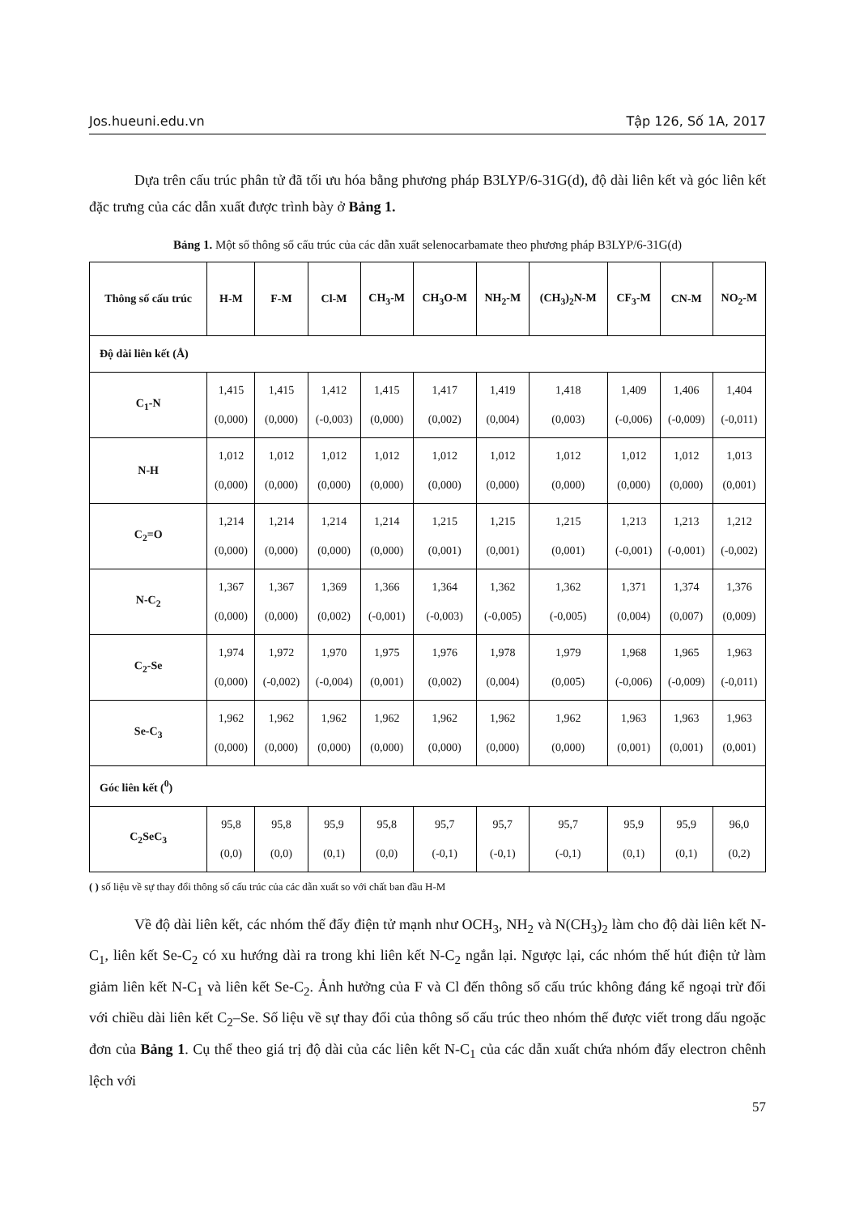Jos.hueuni.edu.vn Tập 126, Số 1A, 2017
Dựa trên cấu trúc phân tử đã tối ưu hóa bằng phương pháp B3LYP/6-31G(d), độ dài liên kết và góc liên kết đặc trưng của các dẫn xuất được trình bày ở Bảng 1.
Bảng 1. Một số thông số cấu trúc của các dẫn xuất selenocarbamate theo phương pháp B3LYP/6-31G(d)
| Thông số cấu trúc | H-M | F-M | Cl-M | CH<sub>3</sub>-M | CH<sub>3</sub>O-M | NH<sub>2</sub>-M | (CH<sub>3</sub>)<sub>2</sub>N-M | CF<sub>3</sub>-M | CN-M | NO<sub>2</sub>-M |
| --- | --- | --- | --- | --- | --- | --- | --- | --- | --- | --- |
| Độ dài liên kết (Å) | | | | | | | | | | |
| C<sub>1</sub>-N | 1,415 (0,000) | 1,415 (0,000) | 1,412 (-0,003) | 1,415 (0,000) | 1,417 (0,002) | 1,419 (0,004) | 1,418 (0,003) | 1,409 (-0,006) | 1,406 (-0,009) | 1,404 (-0,011) |
| N-H | 1,012 (0,000) | 1,012 (0,000) | 1,012 (0,000) | 1,012 (0,000) | 1,012 (0,000) | 1,012 (0,000) | 1,012 (0,000) | 1,012 (0,000) | 1,012 (0,000) | 1,013 (0,001) |
| C<sub>2</sub>=O | 1,214 (0,000) | 1,214 (0,000) | 1,214 (0,000) | 1,214 (0,000) | 1,215 (0,001) | 1,215 (0,001) | 1,215 (0,001) | 1,213 (-0,001) | 1,213 (-0,001) | 1,212 (-0,002) |
| N-C<sub>2</sub> | 1,367 (0,000) | 1,367 (0,000) | 1,369 (0,002) | 1,366 (-0,001) | 1,364 (-0,003) | 1,362 (-0,005) | 1,362 (-0,005) | 1,371 (0,004) | 1,374 (0,007) | 1,376 (0,009) |
| C<sub>2</sub>-Se | 1,974 (0,000) | 1,972 (-0,002) | 1,970 (-0,004) | 1,975 (0,001) | 1,976 (0,002) | 1,978 (0,004) | 1,979 (0,005) | 1,968 (-0,006) | 1,965 (-0,009) | 1,963 (-0,011) |
| Se-C<sub>3</sub> | 1,962 (0,000) | 1,962 (0,000) | 1,962 (0,000) | 1,962 (0,000) | 1,962 (0,000) | 1,962 (0,000) | 1,962 (0,000) | 1,963 (0,001) | 1,963 (0,001) | 1,963 (0,001) |
| Góc liên kết (<sup>0</sup>) | | | | | | | | | | |
| C<sub>2</sub>SeC<sub>3</sub> | 95,8 (0,0) | 95,8 (0,0) | 95,9 (0,1) | 95,8 (0,0) | 95,7 (-0,1) | 95,7 (-0,1) | 95,7 (-0,1) | 95,9 (0,1) | 95,9 (0,1) | 96,0 (0,2) |
( ) số liệu về sự thay đổi thông số cấu trúc của các dẫn xuất so với chất ban đầu H-M
Về độ dài liên kết, các nhóm thế đẩy điện tử mạnh như OCH<sub>3</sub>, NH<sub>2</sub> và N(CH<sub>3</sub>)<sub>2</sub> làm cho độ dài liên kết N-C<sub>1</sub>, liên kết Se-C<sub>2</sub> có xu hướng dài ra trong khi liên kết N-C<sub>2</sub> ngắn lại. Ngược lại, các nhóm thế hút điện tử làm giảm liên kết N-C<sub>1</sub> và liên kết Se-C<sub>2</sub>. Ảnh hưởng của F và Cl đến thông số cấu trúc không đáng kể ngoại trừ đối với chiều dài liên kết C<sub>2</sub>–Se. Số liệu về sự thay đổi của thông số cấu trúc theo nhóm thế được viết trong dấu ngoặc đơn của Bảng 1. Cụ thể theo giá trị độ dài của các liên kết N-C<sub>1</sub> của các dẫn xuất chứa nhóm đẩy electron chênh lệch với
57